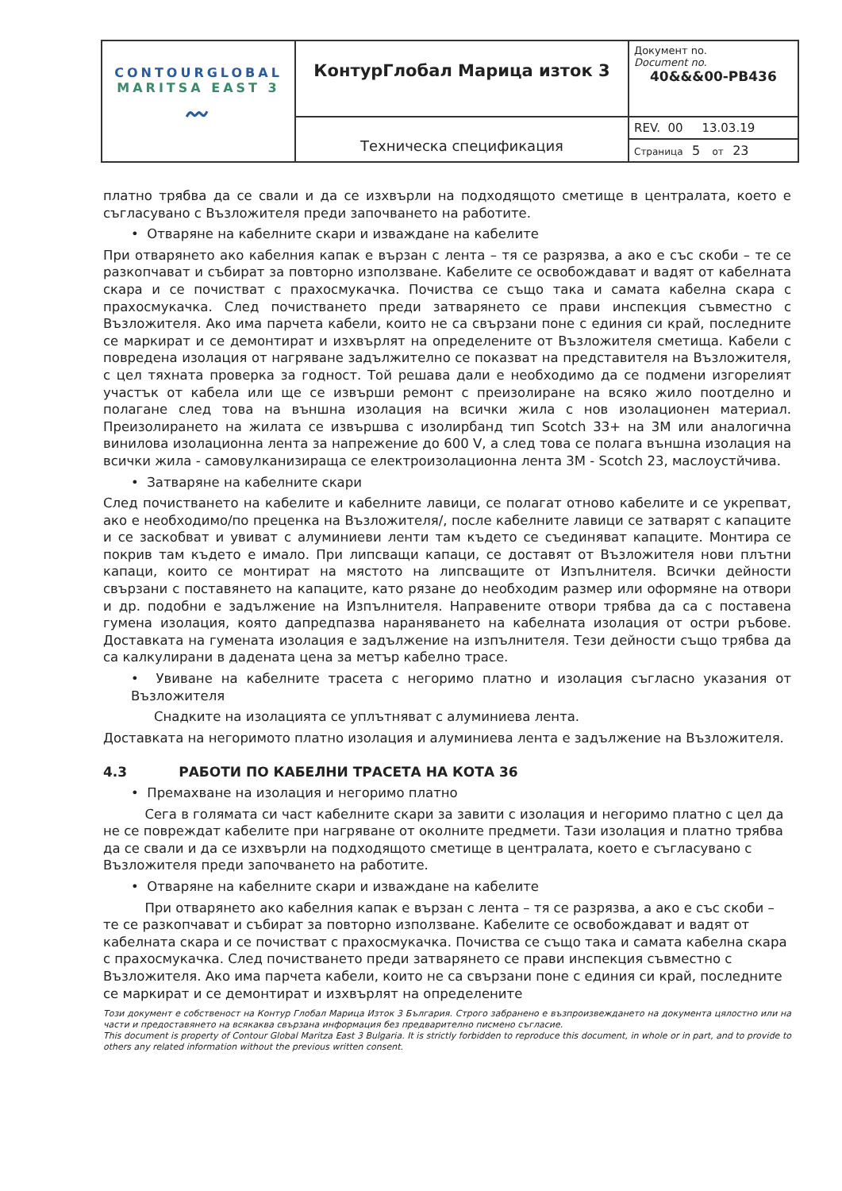| CONTOURGLOBAL MARITSA EAST 3 〰 | КонтурГлобал Марица изток 3 | Документ no. Document no. 40&&&00-PB436 |
| | Техническа спецификация | REV. 00 13.03.19 |
| | | Страница 5 от 23 |
платно трябва да се свали и да се изхвърли на подходящото сметище в централата, което е съгласувано с Възложителя преди започването на работите.
• Отваряне на кабелните скари и изваждане на кабелите
При отварянето ако кабелния капак е вързан с лента – тя се разрязва, а ако е със скоби – те се разкопчават и събират за повторно използване. Кабелите се освобождават и вадят от кабелната скара и се почистват с прахосмукачка. Почиства се също така и самата кабелна скара с прахосмукачка. След почистването преди затварянето се прави инспекция съвместно с Възложителя. Ако има парчета кабели, които не са свързани поне с единия си край, последните се маркират и се демонтират и изхвърлят на определените от Възложителя сметища. Кабели с повредена изолация от нагряване задължително се показват на представителя на Възложителя, с цел тяхната проверка за годност. Той решава дали е необходимо да се подмени изгорелият участък от кабела или ще се извърши ремонт с преизолиране на всяко жило поотделно и полагане след това на външна изолация на всички жила с нов изолационен материал. Преизолирането на жилата се извършва с изолирбанд тип Scotch 33+ на 3M или аналогична винилова изолационна лента за напрежение до 600 V, а след това се полага външна изолация на всички жила - самовулканизираща се електроизолационна лента 3M - Scotch 23, маслоустйчива.
• Затваряне на кабелните скари
След почистването на кабелите и кабелните лавици, се полагат отново кабелите и се укрепват, ако е необходимо/по преценка на Възложителя/, после кабелните лавици се затварят с капаците и се заскобват и увиват с алуминиеви ленти там където се съединяват капаците. Монтира се покрив там където е имало. При липсващи капаци, се доставят от Възложителя нови плътни капаци, които се монтират на мястото на липсващите от Изпълнителя. Всички дейности свързани с поставянето на капаците, като рязане до необходим размер или оформяне на отвори и др. подобни е задължение на Изпълнителя. Направените отвори трябва да са с поставена гумена изолация, която дапредпазва нараняването на кабелната изолация от остри ръбове. Доставката на гумената изолация е задължение на изпълнителя. Тези дейности също трябва да са калкулирани в дадената цена за метър кабелно трасе.
• Увиване на кабелните трасета с негоримо платно и изолация съгласно указания от Възложителя
Снадките на изолацията се уплътняват с алуминиева лента.
Доставката на негоримото платно изолация и алуминиева лента е задължение на Възложителя.
4.3 РАБОТИ ПО КАБЕЛНИ ТРАСЕТА НА КОТА 36
• Премахване на изолация и негоримо платно
Сега в голямата си част кабелните скари за завити с изолация и негоримо платно с цел да не се повреждат кабелите при нагряване от околните предмети. Тази изолация и платно трябва да се свали и да се изхвърли на подходящото сметище в централата, което е съгласувано с Възложителя преди започването на работите.
• Отваряне на кабелните скари и изваждане на кабелите
При отварянето ако кабелния капак е вързан с лента – тя се разрязва, а ако е със скоби – те се разкопчават и събират за повторно използване. Кабелите се освобождават и вадят от кабелната скара и се почистват с прахосмукачка. Почиства се също така и самата кабелна скара с прахосмукачка. След почистването преди затварянето се прави инспекция съвместно с Възложителя. Ако има парчета кабели, които не са свързани поне с единия си край, последните се маркират и се демонтират и изхвърлят на определените
Този документ е собственост на Контур Глобал Марица Изток 3 България. Строго забранено е възпроизвеждането на документа цялостно или на части и предоставянето на всякаква свързана информация без предварително писмено съгласие.
This document is property of Contour Global Maritza East 3 Bulgaria. It is strictly forbidden to reproduce this document, in whole or in part, and to provide to others any related information without the previous written consent.